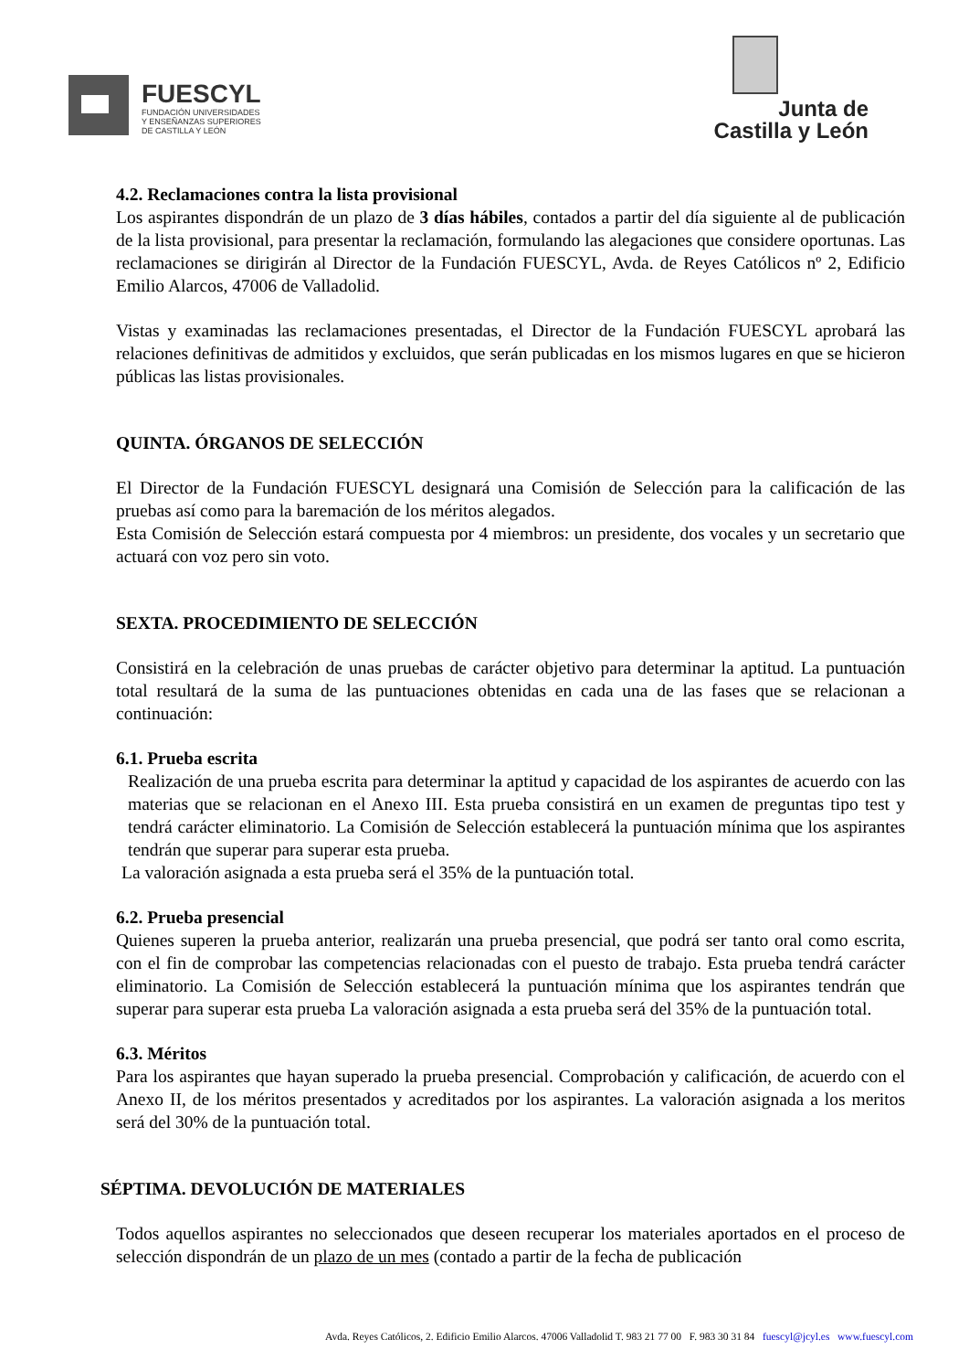FUESCYL
FUNDACIÓN UNIVERSIDADES
Y ENSEÑANZAS SUPERIORES
DE CASTILLA Y LEÓN
Junta de
Castilla y León
4.2. Reclamaciones contra la lista provisional
Los aspirantes dispondrán de un plazo de 3 días hábiles, contados a partir del día siguiente al de publicación de la lista provisional, para presentar la reclamación, formulando las alegaciones que considere oportunas. Las reclamaciones se dirigirán al Director de la Fundación FUESCYL, Avda. de Reyes Católicos nº 2, Edificio Emilio Alarcos, 47006 de Valladolid.
Vistas y examinadas las reclamaciones presentadas, el Director de la Fundación FUESCYL aprobará las relaciones definitivas de admitidos y excluidos, que serán publicadas en los mismos lugares en que se hicieron públicas las listas provisionales.
QUINTA. ÓRGANOS DE SELECCIÓN
El Director de la Fundación FUESCYL designará una Comisión de Selección para la calificación de las pruebas así como para la baremación de los méritos alegados.
Esta Comisión de Selección estará compuesta por 4 miembros: un presidente, dos vocales y un secretario que actuará con voz pero sin voto.
SEXTA. PROCEDIMIENTO DE SELECCIÓN
Consistirá en la celebración de unas pruebas de carácter objetivo para determinar la aptitud. La puntuación total resultará de la suma de las puntuaciones obtenidas en cada una de las fases que se relacionan a continuación:
6.1. Prueba escrita
Realización de una prueba escrita para determinar la aptitud y capacidad de los aspirantes de acuerdo con las materias que se relacionan en el Anexo III. Esta prueba consistirá en un examen de preguntas tipo test y tendrá carácter eliminatorio. La Comisión de Selección establecerá la puntuación mínima que los aspirantes tendrán que superar para superar esta prueba.
La valoración asignada a esta prueba será el 35% de la puntuación total.
6.2. Prueba presencial
Quienes superen la prueba anterior, realizarán una prueba presencial, que podrá ser tanto oral como escrita, con el fin de comprobar las competencias relacionadas con el puesto de trabajo. Esta prueba tendrá carácter eliminatorio. La Comisión de Selección establecerá la puntuación mínima que los aspirantes tendrán que superar para superar esta prueba La valoración asignada a esta prueba será del 35% de la puntuación total.
6.3. Méritos
Para los aspirantes que hayan superado la prueba presencial. Comprobación y calificación, de acuerdo con el Anexo II, de los méritos presentados y acreditados por los aspirantes. La valoración asignada a los meritos será del 30% de la puntuación total.
SÉPTIMA. DEVOLUCIÓN DE MATERIALES
Todos aquellos aspirantes no seleccionados que deseen recuperar los materiales aportados en el proceso de selección dispondrán de un plazo de un mes (contado a partir de la fecha de publicación
Avda. Reyes Católicos, 2. Edificio Emilio Alarcos. 47006 Valladolid T. 983 21 77 00 F. 983 30 31 84 fuescyl@jcyl.es www.fuescyl.com